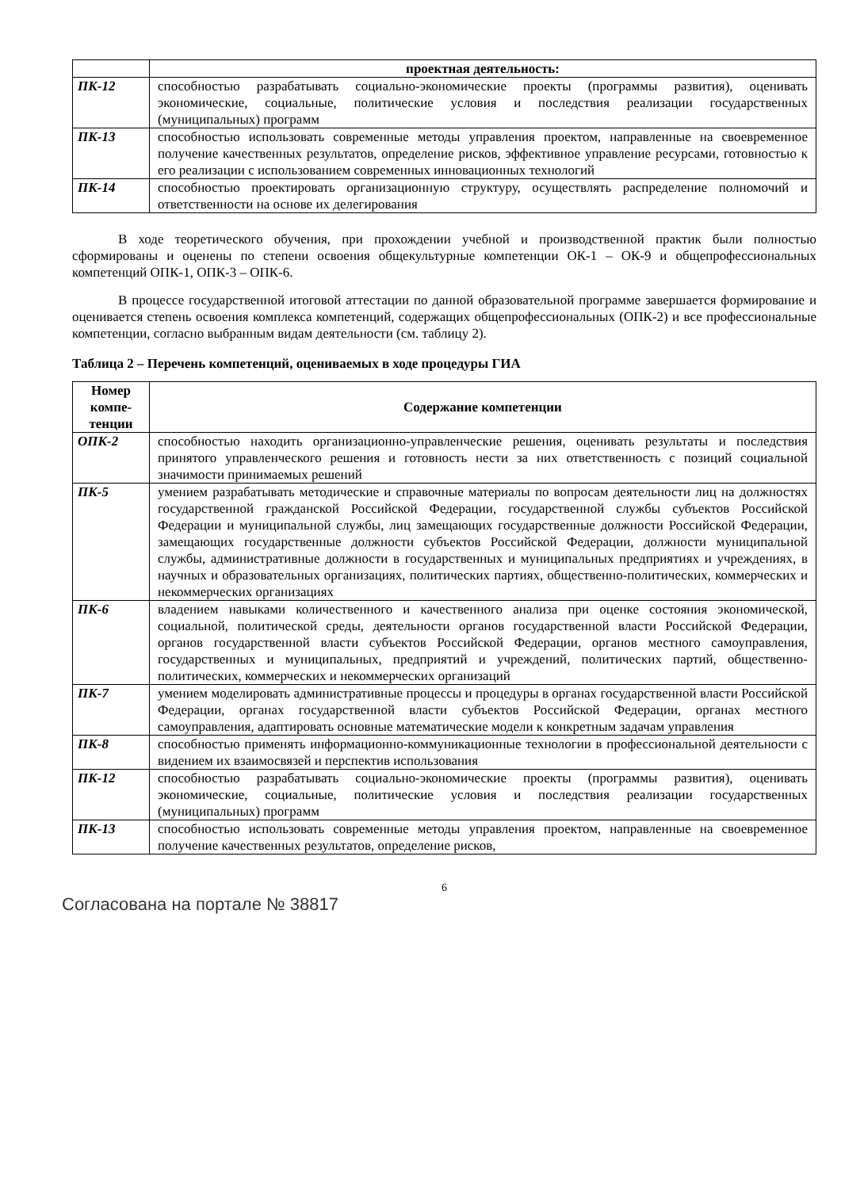| | проектная деятельность: |
| ПК-12 | способностью разрабатывать социально-экономические проекты (программы развития), оценивать экономические, социальные, политические условия и последствия реализации государственных (муниципальных) программ |
| ПК-13 | способностью использовать современные методы управления проектом, направленные на своевременное получение качественных результатов, определение рисков, эффективное управление ресурсами, готовностью к его реализации с использованием современных инновационных технологий |
| ПК-14 | способностью проектировать организационную структуру, осуществлять распределение полномочий и ответственности на основе их делегирования |
В ходе теоретического обучения, при прохождении учебной и производственной практик были полностью сформированы и оценены по степени освоения общекультурные компетенции ОК-1 – ОК-9 и общепрофессиональных компетенций ОПК-1, ОПК-3 – ОПК-6.
В процессе государственной итоговой аттестации по данной образовательной программе завершается формирование и оценивается степень освоения комплекса компетенций, содержащих общепрофессиональных (ОПК-2) и все профессиональные компетенции, согласно выбранным видам деятельности (см. таблицу 2).
Таблица 2 – Перечень компетенций, оцениваемых в ходе процедуры ГИА
| Номер компе-тенции | Содержание компетенции |
| --- | --- |
| ОПК-2 | способностью находить организационно-управленческие решения, оценивать результаты и последствия принятого управленческого решения и готовность нести за них ответственность с позиций социальной значимости принимаемых решений |
| ПК-5 | умением разрабатывать методические и справочные материалы по вопросам деятельности лиц на должностях государственной гражданской Российской Федерации, государственной службы субъектов Российской Федерации и муниципальной службы, лиц замещающих государственные должности Российской Федерации, замещающих государственные должности субъектов Российской Федерации, должности муниципальной службы, административные должности в государственных и муниципальных предприятиях и учреждениях, в научных и образовательных организациях, политических партиях, общественно-политических, коммерческих и некоммерческих организациях |
| ПК-6 | владением навыками количественного и качественного анализа при оценке состояния экономической, социальной, политической среды, деятельности органов государственной власти Российской Федерации, органов государственной власти субъектов Российской Федерации, органов местного самоуправления, государственных и муниципальных, предприятий и учреждений, политических партий, общественно-политических, коммерческих и некоммерческих организаций |
| ПК-7 | умением моделировать административные процессы и процедуры в органах государственной власти Российской Федерации, органах государственной власти субъектов Российской Федерации, органах местного самоуправления, адаптировать основные математические модели к конкретным задачам управления |
| ПК-8 | способностью применять информационно-коммуникационные технологии в профессиональной деятельности с видением их взаимосвязей и перспектив использования |
| ПК-12 | способностью разрабатывать социально-экономические проекты (программы развития), оценивать экономические, социальные, политические условия и последствия реализации государственных (муниципальных) программ |
| ПК-13 | способностью использовать современные методы управления проектом, направленные на своевременное получение качественных результатов, определение рисков, |
6
Согласована на портале № 38817